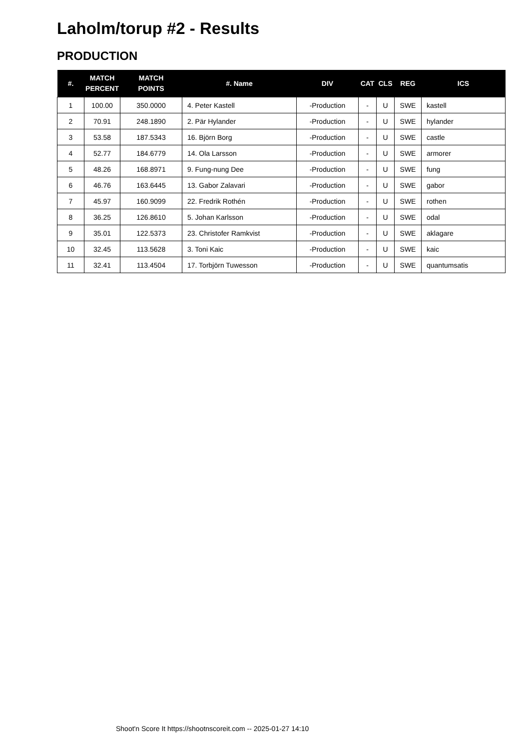Laholm/torup #2 - Results
PRODUCTION
| #. | MATCH PERCENT | MATCH POINTS | #. Name | DIV | CAT | CLS | REG | ICS |
| --- | --- | --- | --- | --- | --- | --- | --- | --- |
| 1 | 100.00 | 350.0000 | 4. Peter Kastell | -Production | - | U | SWE | kastell |
| 2 | 70.91 | 248.1890 | 2. Pär Hylander | -Production | - | U | SWE | hylander |
| 3 | 53.58 | 187.5343 | 16. Björn Borg | -Production | - | U | SWE | castle |
| 4 | 52.77 | 184.6779 | 14. Ola Larsson | -Production | - | U | SWE | armorer |
| 5 | 48.26 | 168.8971 | 9. Fung-nung Dee | -Production | - | U | SWE | fung |
| 6 | 46.76 | 163.6445 | 13. Gabor Zalavari | -Production | - | U | SWE | gabor |
| 7 | 45.97 | 160.9099 | 22. Fredrik Rothén | -Production | - | U | SWE | rothen |
| 8 | 36.25 | 126.8610 | 5. Johan Karlsson | -Production | - | U | SWE | odal |
| 9 | 35.01 | 122.5373 | 23. Christofer Ramkvist | -Production | - | U | SWE | aklagare |
| 10 | 32.45 | 113.5628 | 3. Toni Kaic | -Production | - | U | SWE | kaic |
| 11 | 32.41 | 113.4504 | 17. Torbjörn Tuwesson | -Production | - | U | SWE | quantumsatis |
Shoot'n Score It https://shootnscoreit.com -- 2025-01-27 14:10